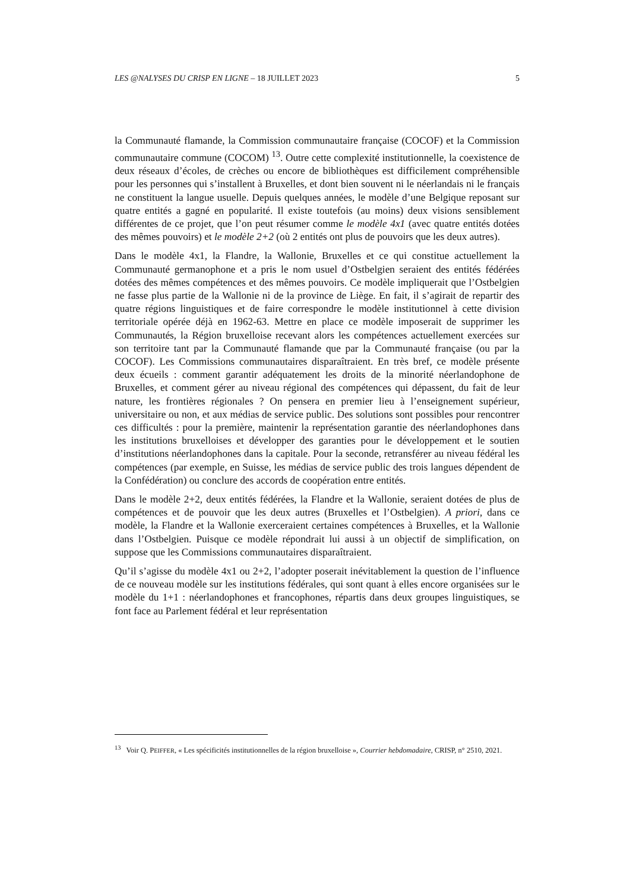LES @NALYSES DU CRISP EN LIGNE – 18 JUILLET 2023 5
la Communauté flamande, la Commission communautaire française (COCOF) et la Commission communautaire commune (COCOM) <sup>13</sup>. Outre cette complexité institutionnelle, la coexistence de deux réseaux d’écoles, de crèches ou encore de bibliothèques est difficilement compréhensible pour les personnes qui s’installent à Bruxelles, et dont bien souvent ni le néerlandais ni le français ne constituent la langue usuelle. Depuis quelques années, le modèle d’une Belgique reposant sur quatre entités a gagné en popularité. Il existe toutefois (au moins) deux visions sensiblement différentes de ce projet, que l’on peut résumer comme le modèle 4x1 (avec quatre entités dotées des mêmes pouvoirs) et le modèle 2+2 (où 2 entités ont plus de pouvoirs que les deux autres).
Dans le modèle 4x1, la Flandre, la Wallonie, Bruxelles et ce qui constitue actuellement la Communauté germanophone et a pris le nom usuel d’Ostbelgien seraient des entités fédérées dotées des mêmes compétences et des mêmes pouvoirs. Ce modèle impliquerait que l’Ostbelgien ne fasse plus partie de la Wallonie ni de la province de Liège. En fait, il s’agirait de repartir des quatre régions linguistiques et de faire correspondre le modèle institutionnel à cette division territoriale opérée déjà en 1962-63. Mettre en place ce modèle imposerait de supprimer les Communautés, la Région bruxelloise recevant alors les compétences actuellement exercées sur son territoire tant par la Communauté flamande que par la Communauté française (ou par la COCOF). Les Commissions communautaires disparaîtraient. En très bref, ce modèle présente deux écueils : comment garantir adéquatement les droits de la minorité néerlandophone de Bruxelles, et comment gérer au niveau régional des compétences qui dépassent, du fait de leur nature, les frontières régionales ? On pensera en premier lieu à l’enseignement supérieur, universitaire ou non, et aux médias de service public. Des solutions sont possibles pour rencontrer ces difficultés : pour la première, maintenir la représentation garantie des néerlandophones dans les institutions bruxelloises et développer des garanties pour le développement et le soutien d’institutions néerlandophones dans la capitale. Pour la seconde, retransférer au niveau fédéral les compétences (par exemple, en Suisse, les médias de service public des trois langues dépendent de la Confédération) ou conclure des accords de coopération entre entités.
Dans le modèle 2+2, deux entités fédérées, la Flandre et la Wallonie, seraient dotées de plus de compétences et de pouvoir que les deux autres (Bruxelles et l’Ostbelgien). A priori, dans ce modèle, la Flandre et la Wallonie exerceraient certaines compétences à Bruxelles, et la Wallonie dans l’Ostbelgien. Puisque ce modèle répondrait lui aussi à un objectif de simplification, on suppose que les Commissions communautaires disparaîtraient.
Qu’il s’agisse du modèle 4x1 ou 2+2, l’adopter poserait inévitablement la question de l’influence de ce nouveau modèle sur les institutions fédérales, qui sont quant à elles encore organisées sur le modèle du 1+1 : néerlandophones et francophones, répartis dans deux groupes linguistiques, se font face au Parlement fédéral et leur représentation
<sup>13</sup> Voir Q. PEIFFER, « Les spécificités institutionnelles de la région bruxelloise », Courrier hebdomadaire, CRISP, n° 2510, 2021.